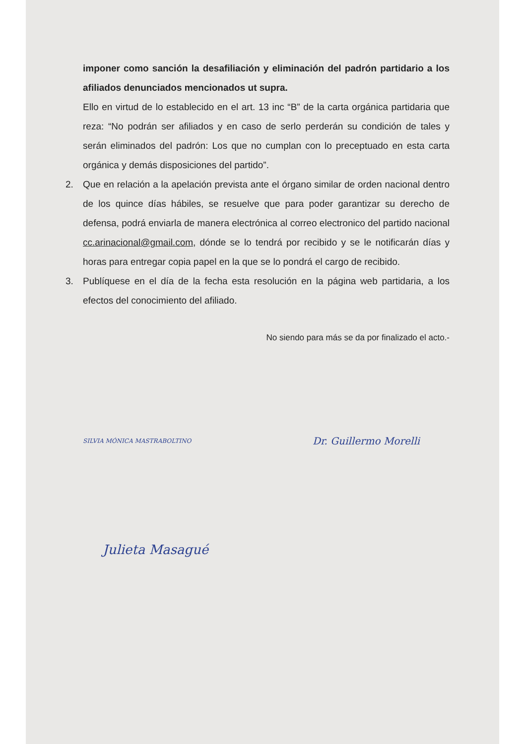imponer como sanción la desafiliación y eliminación del padrón partidario a los afiliados denunciados mencionados ut supra.
Ello en virtud de lo establecido en el art. 13 inc “B” de la carta orgánica partidaria que reza: “No podrán ser afiliados y en caso de serlo perderán su condición de tales y serán eliminados del padrón: Los que no cumplan con lo preceptuado en esta carta orgánica y demás disposiciones del partido”.
2. Que en relación a la apelación prevista ante el órgano similar de orden nacional dentro de los quince días hábiles, se resuelve que para poder garantizar su derecho de defensa, podrá enviarla de manera electrónica al correo electronico del partido nacional cc.arinacional@gmail.com, dónde se lo tendrá por recibido y se le notificarán días y horas para entregar copia papel en la que se lo pondrá el cargo de recibido.
3. Publíquese en el día de la fecha esta resolución en la página web partidaria, a los efectos del conocimiento del afiliado.
No siendo para más se da por finalizado el acto.-
SILVIA MÓNICA MASTRABOLTINO Dr. Guillermo Morelli
Julieta Masagué